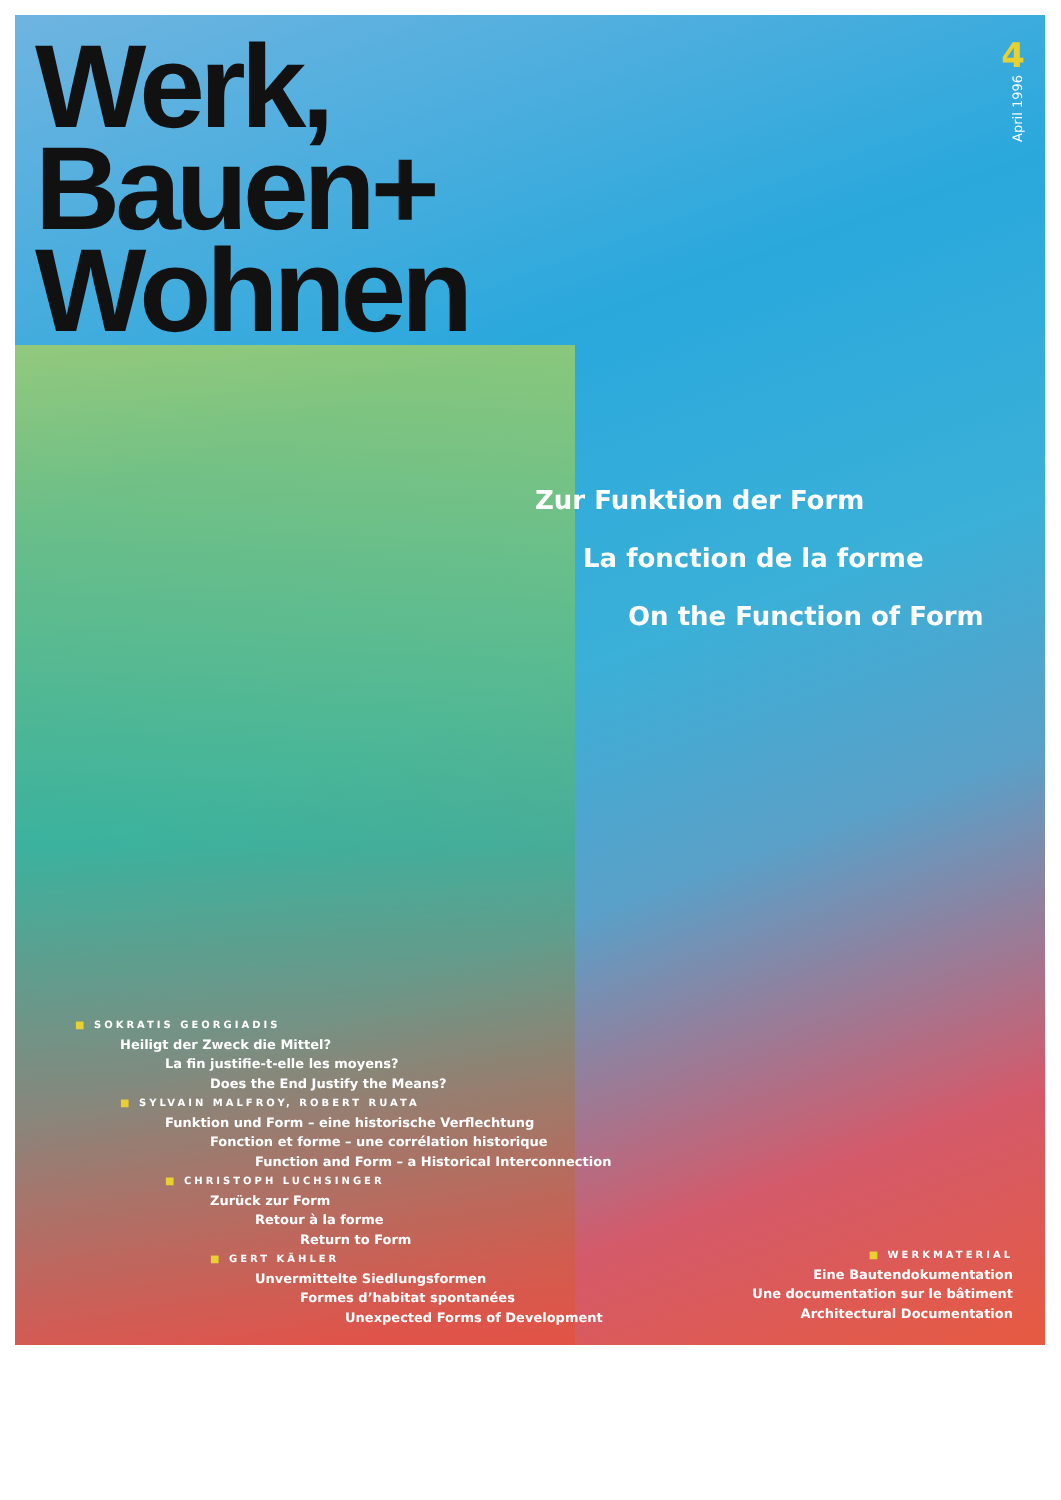Werk,
Bauen+
Wohnen
4
April 1996
Zur Funktion der Form
La fonction de la forme
On the Function of Form
■ SOKRATIS GEORGIADIS
Heiligt der Zweck die Mittel?
La fin justifie-t-elle les moyens?
Does the End Justify the Means?
■ SYLVAIN MALFROY, ROBERT RUATA
Funktion und Form – eine historische Verflechtung
Fonction et forme – une corrélation historique
Function and Form – a Historical Interconnection
■ CHRISTOPH LUCHSINGER
Zurück zur Form
Retour à la forme
Return to Form
■ GERT KÄHLER
Unvermittelte Siedlungsformen
Formes d’habitat spontanées
Unexpected Forms of Development
■ WERKMATERIAL
Eine Bautendokumentation
Une documentation sur le bâtiment
Architectural Documentation